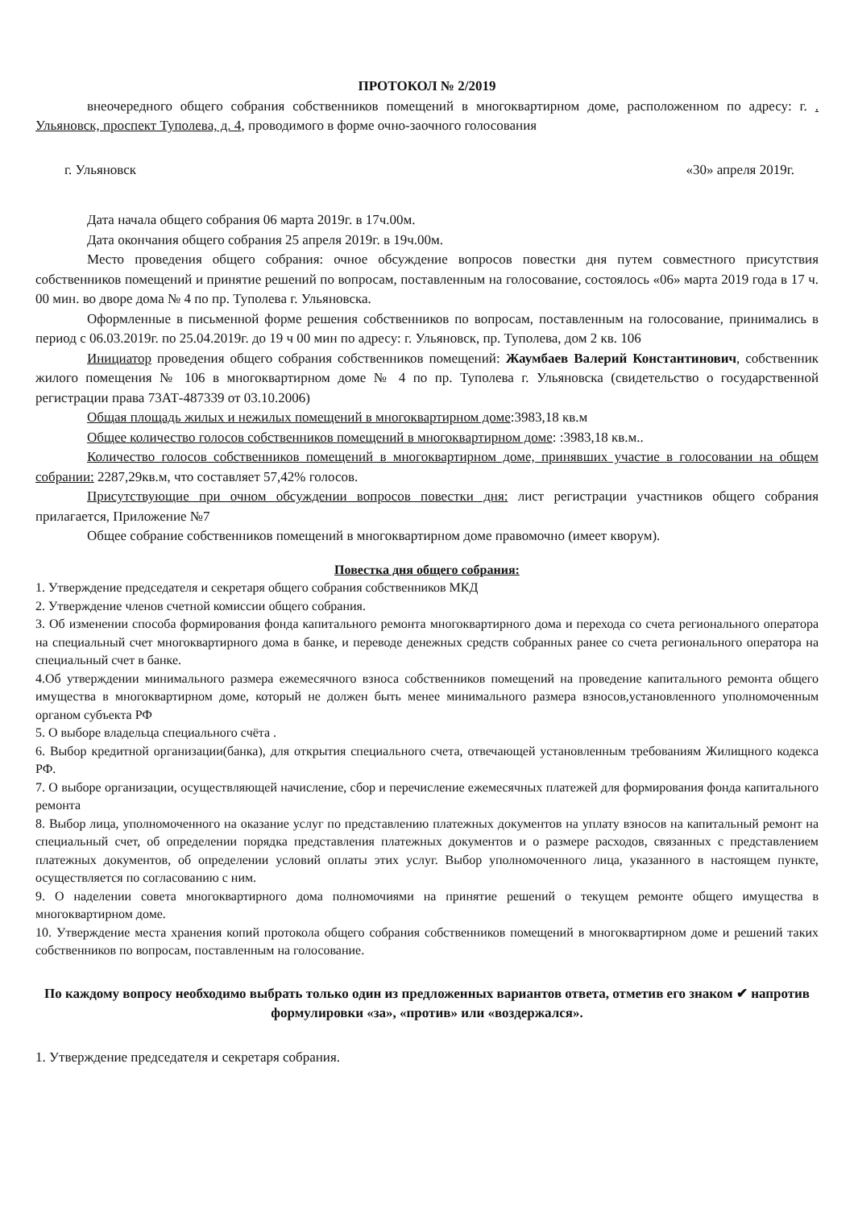ПРОТОКОЛ № 2/2019
внеочередного общего собрания собственников помещений в многоквартирном доме, расположенном по адресу: г. . Ульяновск, проспект Туполева, д. 4, проводимого в форме очно-заочного голосования
г. Ульяновск «30» апреля 2019г.
Дата начала общего собрания 06 марта 2019г. в 17ч.00м.
Дата окончания общего собрания 25 апреля 2019г. в 19ч.00м.
Место проведения общего собрания: очное обсуждение вопросов повестки дня путем совместного присутствия собственников помещений и принятие решений по вопросам, поставленным на голосование, состоялось «06» марта 2019 года в 17 ч. 00 мин. во дворе дома № 4 по пр. Туполева г. Ульяновска.
Оформленные в письменной форме решения собственников по вопросам, поставленным на голосование, принимались в период с 06.03.2019г. по 25.04.2019г. до 19 ч 00 мин по адресу: г. Ульяновск, пр. Туполева, дом 2 кв. 106
Инициатор проведения общего собрания собственников помещений: Жаумбаев Валерий Константинович, собственник жилого помещения № 106 в многоквартирном доме № 4 по пр. Туполева г. Ульяновска (свидетельство о государственной регистрации права 73АТ-487339 от 03.10.2006)
Общая площадь жилых и нежилых помещений в многоквартирном доме:3983,18 кв.м
Общее количество голосов собственников помещений в многоквартирном доме: :3983,18 кв.м..
Количество голосов собственников помещений в многоквартирном доме, принявших участие в голосовании на общем собрании: 2287,29кв.м, что составляет 57,42% голосов.
Присутствующие при очном обсуждении вопросов повестки дня: лист регистрации участников общего собрания прилагается, Приложение №7
Общее собрание собственников помещений в многоквартирном доме правомочно (имеет кворум).
Повестка дня общего собрания:
1. Утверждение председателя и секретаря общего собрания собственников МКД
2. Утверждение членов счетной комиссии общего собрания.
3. Об изменении способа формирования фонда капитального ремонта многоквартирного дома и перехода со счета регионального оператора на специальный счет многоквартирного дома в банке, и переводе денежных средств собранных ранее со счета регионального оператора на специальный счет в банке.
4.Об утверждении минимального размера ежемесячного взноса собственников помещений на проведение капитального ремонта общего имущества в многоквартирном доме, который не должен быть менее минимального размера взносов,установленного уполномоченным органом субъекта РФ
5. О выборе владельца специального счёта .
6. Выбор кредитной организации(банка), для открытия специального счета, отвечающей установленным требованиям Жилищного кодекса РФ.
7. О выборе организации, осуществляющей начисление, сбор и перечисление ежемесячных платежей для формирования фонда капитального ремонта
8. Выбор лица, уполномоченного на оказание услуг по представлению платежных документов на уплату взносов на капитальный ремонт на специальный счет, об определении порядка представления платежных документов и о размере расходов, связанных с представлением платежных документов, об определении условий оплаты этих услуг. Выбор уполномоченного лица, указанного в настоящем пункте, осуществляется по согласованию с ним.
9. О наделении совета многоквартирного дома полномочиями на принятие решений о текущем ремонте общего имущества в многоквартирном доме.
10. Утверждение места хранения копий протокола общего собрания собственников помещений в многоквартирном доме и решений таких собственников по вопросам, поставленным на голосование.
По каждому вопросу необходимо выбрать только один из предложенных вариантов ответа, отметив его знаком ✔ напротив формулировки «за», «против» или «воздержался».
1. Утверждение председателя и секретаря собрания.